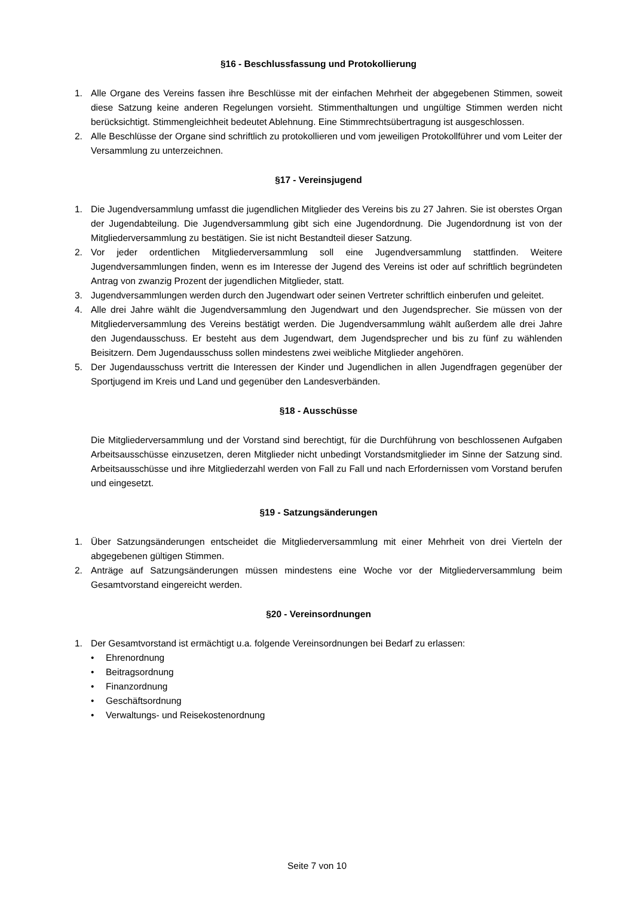§16 - Beschlussfassung und Protokollierung
1. Alle Organe des Vereins fassen ihre Beschlüsse mit der einfachen Mehrheit der abgegebenen Stimmen, soweit diese Satzung keine anderen Regelungen vorsieht. Stimmenthaltungen und ungültige Stimmen werden nicht berücksichtigt. Stimmengleichheit bedeutet Ablehnung. Eine Stimmrechtsübertragung ist ausgeschlossen.
2. Alle Beschlüsse der Organe sind schriftlich zu protokollieren und vom jeweiligen Protokollführer und vom Leiter der Versammlung zu unterzeichnen.
§17 - Vereinsjugend
1. Die Jugendversammlung umfasst die jugendlichen Mitglieder des Vereins bis zu 27 Jahren. Sie ist oberstes Organ der Jugendabteilung. Die Jugendversammlung gibt sich eine Jugendordnung. Die Jugendordnung ist von der Mitgliederversammlung zu bestätigen. Sie ist nicht Bestandteil dieser Satzung.
2. Vor jeder ordentlichen Mitgliederversammlung soll eine Jugendversammlung stattfinden. Weitere Jugendversammlungen finden, wenn es im Interesse der Jugend des Vereins ist oder auf schriftlich begründeten Antrag von zwanzig Prozent der jugendlichen Mitglieder, statt.
3. Jugendversammlungen werden durch den Jugendwart oder seinen Vertreter schriftlich einberufen und geleitet.
4. Alle drei Jahre wählt die Jugendversammlung den Jugendwart und den Jugendsprecher. Sie müssen von der Mitgliederversammlung des Vereins bestätigt werden. Die Jugendversammlung wählt außerdem alle drei Jahre den Jugendausschuss. Er besteht aus dem Jugendwart, dem Jugendsprecher und bis zu fünf zu wählenden Beisitzern. Dem Jugendausschuss sollen mindestens zwei weibliche Mitglieder angehören.
5. Der Jugendausschuss vertritt die Interessen der Kinder und Jugendlichen in allen Jugendfragen gegenüber der Sportjugend im Kreis und Land und gegenüber den Landesverbänden.
§18 - Ausschüsse
Die Mitgliederversammlung und der Vorstand sind berechtigt, für die Durchführung von beschlossenen Aufgaben Arbeitsausschüsse einzusetzen, deren Mitglieder nicht unbedingt Vorstandsmitglieder im Sinne der Satzung sind. Arbeitsausschüsse und ihre Mitgliederzahl werden von Fall zu Fall und nach Erfordernissen vom Vorstand berufen und eingesetzt.
§19 - Satzungsänderungen
1. Über Satzungsänderungen entscheidet die Mitgliederversammlung mit einer Mehrheit von drei Vierteln der abgegebenen gültigen Stimmen.
2. Anträge auf Satzungsänderungen müssen mindestens eine Woche vor der Mitgliederversammlung beim Gesamtvorstand eingereicht werden.
§20 - Vereinsordnungen
1. Der Gesamtvorstand ist ermächtigt u.a. folgende Vereinsordnungen bei Bedarf zu erlassen:
• Ehrenordnung
• Beitragsordnung
• Finanzordnung
• Geschäftsordnung
• Verwaltungs- und Reisekostenordnung
Seite 7 von 10